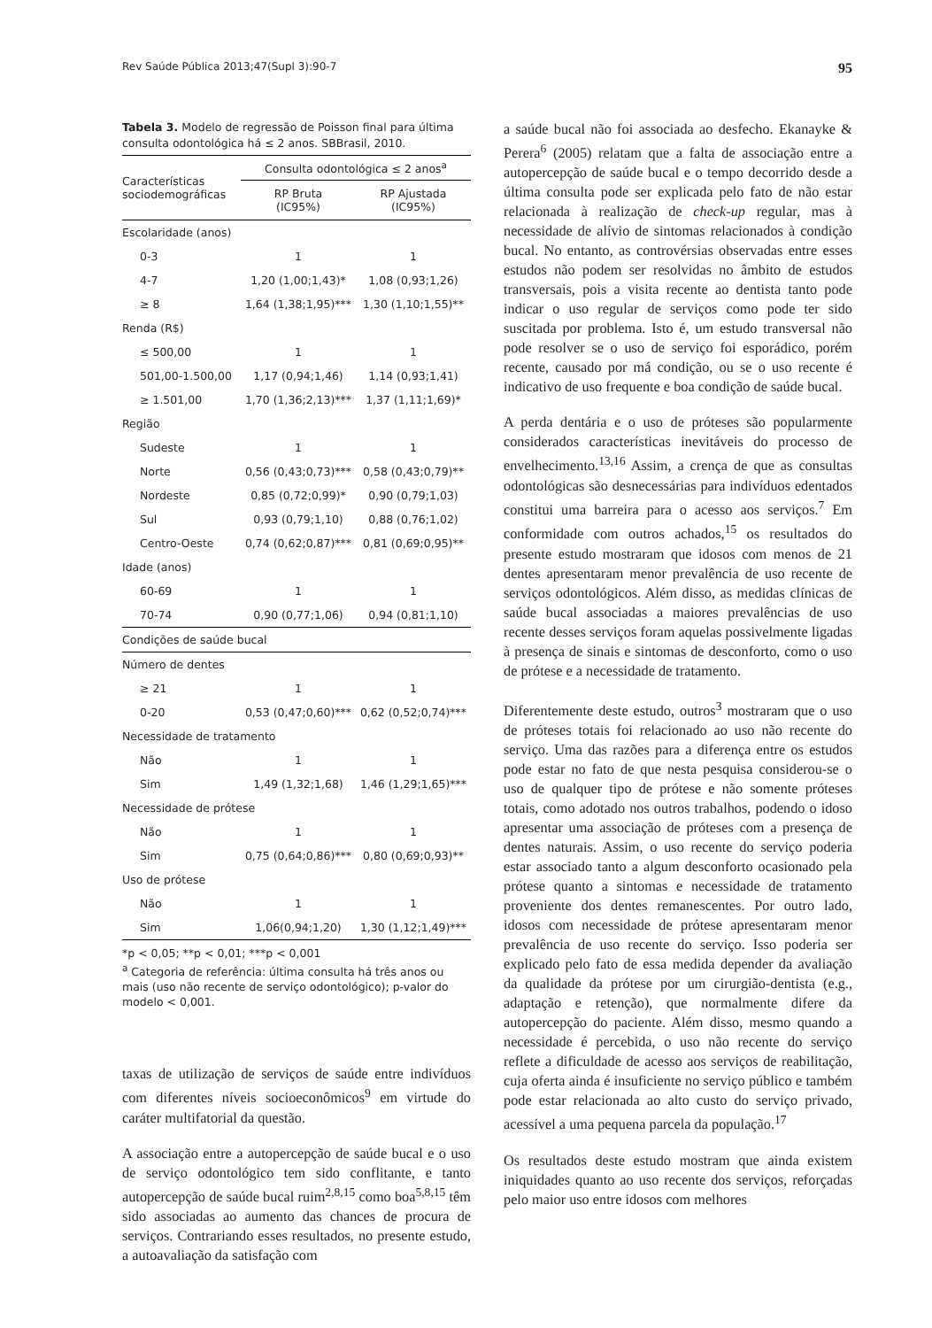Rev Saúde Pública 2013;47(Supl 3):90-7 95
Tabela 3. Modelo de regressão de Poisson final para última consulta odontológica há ≤ 2 anos. SBBrasil, 2010.
| Características sociodemográficas | Consulta odontológica ≤ 2 anos<sup>a</sup> | |
| --- | --- | --- |
| | RP Bruta (IC95%) | RP Ajustada (IC95%) |
| Escolaridade (anos) | | |
| 0-3 | 1 | 1 |
| 4-7 | 1,20 (1,00;1,43)* | 1,08 (0,93;1,26) |
| ≥ 8 | 1,64 (1,38;1,95)*** | 1,30 (1,10;1,55)** |
| Renda (R$) | | |
| ≤ 500,00 | 1 | 1 |
| 501,00-1.500,00 | 1,17 (0,94;1,46) | 1,14 (0,93;1,41) |
| ≥ 1.501,00 | 1,70 (1,36;2,13)*** | 1,37 (1,11;1,69)* |
| Região | | |
| Sudeste | 1 | 1 |
| Norte | 0,56 (0,43;0,73)*** | 0,58 (0,43;0,79)** |
| Nordeste | 0,85 (0,72;0,99)* | 0,90 (0,79;1,03) |
| Sul | 0,93 (0,79;1,10) | 0,88 (0,76;1,02) |
| Centro-Oeste | 0,74 (0,62;0,87)*** | 0,81 (0,69;0,95)** |
| Idade (anos) | | |
| 60-69 | 1 | 1 |
| 70-74 | 0,90 (0,77;1,06) | 0,94 (0,81;1,10) |
| Condições de saúde bucal | | |
| Número de dentes | | |
| ≥ 21 | 1 | 1 |
| 0-20 | 0,53 (0,47;0,60)*** | 0,62 (0,52;0,74)*** |
| Necessidade de tratamento | | |
| Não | 1 | 1 |
| Sim | 1,49 (1,32;1,68) | 1,46 (1,29;1,65)*** |
| Necessidade de prótese | | |
| Não | 1 | 1 |
| Sim | 0,75 (0,64;0,86)*** | 0,80 (0,69;0,93)** |
| Uso de prótese | | |
| Não | 1 | 1 |
| Sim | 1,06(0,94;1,20) | 1,30 (1,12;1,49)*** |
*p < 0,05; **p < 0,01; ***p < 0,001
<sup>a</sup> Categoria de referência: última consulta há três anos ou mais (uso não recente de serviço odontológico); p-valor do modelo < 0,001.
taxas de utilização de serviços de saúde entre indivíduos com diferentes níveis socioeconômicos<sup>9</sup> em virtude do caráter multifatorial da questão.
A associação entre a autopercepção de saúde bucal e o uso de serviço odontológico tem sido conflitante, e tanto autopercepção de saúde bucal ruim<sup>2,8,15</sup> como boa<sup>5,8,15</sup> têm sido associadas ao aumento das chances de procura de serviços. Contrariando esses resultados, no presente estudo, a autoavaliação da satisfação com
a saúde bucal não foi associada ao desfecho. Ekanayke & Perera<sup>6</sup> (2005) relatam que a falta de associação entre a autopercepção de saúde bucal e o tempo decorrido desde a última consulta pode ser explicada pelo fato de não estar relacionada à realização de check-up regular, mas à necessidade de alívio de sintomas relacionados à condição bucal. No entanto, as controvérsias observadas entre esses estudos não podem ser resolvidas no âmbito de estudos transversais, pois a visita recente ao dentista tanto pode indicar o uso regular de serviços como pode ter sido suscitada por problema. Isto é, um estudo transversal não pode resolver se o uso de serviço foi esporádico, porém recente, causado por má condição, ou se o uso recente é indicativo de uso frequente e boa condição de saúde bucal.
A perda dentária e o uso de próteses são popularmente considerados características inevitáveis do processo de envelhecimento.<sup>13,16</sup> Assim, a crença de que as consultas odontológicas são desnecessárias para indivíduos edentados constitui uma barreira para o acesso aos serviços.<sup>7</sup> Em conformidade com outros achados,<sup>15</sup> os resultados do presente estudo mostraram que idosos com menos de 21 dentes apresentaram menor prevalência de uso recente de serviços odontológicos. Além disso, as medidas clínicas de saúde bucal associadas a maiores prevalências de uso recente desses serviços foram aquelas possivelmente ligadas à presença de sinais e sintomas de desconforto, como o uso de prótese e a necessidade de tratamento.
Diferentemente deste estudo, outros<sup>3</sup> mostraram que o uso de próteses totais foi relacionado ao uso não recente do serviço. Uma das razões para a diferença entre os estudos pode estar no fato de que nesta pesquisa considerou-se o uso de qualquer tipo de prótese e não somente próteses totais, como adotado nos outros trabalhos, podendo o idoso apresentar uma associação de próteses com a presença de dentes naturais. Assim, o uso recente do serviço poderia estar associado tanto a algum desconforto ocasionado pela prótese quanto a sintomas e necessidade de tratamento proveniente dos dentes remanescentes. Por outro lado, idosos com necessidade de prótese apresentaram menor prevalência de uso recente do serviço. Isso poderia ser explicado pelo fato de essa medida depender da avaliação da qualidade da prótese por um cirurgião-dentista (e.g., adaptação e retenção), que normalmente difere da autopercepção do paciente. Além disso, mesmo quando a necessidade é percebida, o uso não recente do serviço reflete a dificuldade de acesso aos serviços de reabilitação, cuja oferta ainda é insuficiente no serviço público e também pode estar relacionada ao alto custo do serviço privado, acessível a uma pequena parcela da população.<sup>17</sup>
Os resultados deste estudo mostram que ainda existem iniquidades quanto ao uso recente dos serviços, reforçadas pelo maior uso entre idosos com melhores